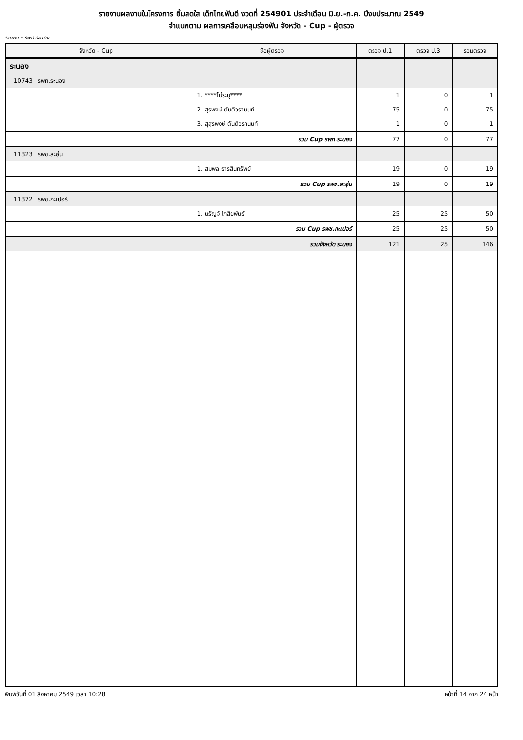รายงานผลงานในโครงการ ยิ้มสดใส เด็กไทยฟันดี งวดที่ 254901 ประจำเดือน มิ.ย.-ก.ค. ปีงบประมาณ 2549
จำแนกตาม ผลการเคลือบหลุมร่องฟัน จังหวัด - Cup - ผู้ตรวจ
ระนอง - รพท.ระนอง
| จังหวัด - Cup | ชื่อผู้ตรวจ | ตรวจ ป.1 | ตรวจ ป.3 | รวมตรวจ |
| --- | --- | --- | --- | --- |
| ระนอง | | | | |
| 10743 รพท.ระนอง | | | | |
| | 1. ****ไม่ระบุ**** | 1 | 0 | 1 |
| | 2. สุรพงษ์ ตันติวรานนท์ | 75 | 0 | 75 |
| | 3. สุสุรพงษ์ ตันติวรานนท์ | 1 | 0 | 1 |
| | รวม Cup รพท.ระนอง | 77 | 0 | 77 |
| 11323 รพช.ละอุ่น | | | | |
| | 1. สมพล ธารสินทรัพย์ | 19 | 0 | 19 |
| | รวม Cup รพช.ละอุ่น | 19 | 0 | 19 |
| 11372 รพช.กะเปอร์ | | | | |
| | 1. นรัญจ์ โกสิยพันธ์ | 25 | 25 | 50 |
| | รวม Cup รพช.กะเปอร์ | 25 | 25 | 50 |
| | รวมจังหวัด ระนอง | 121 | 25 | 146 |
พิมพ์วันที่ 01 สิงหาคม 2549 เวลา 10:28 หน้าที่ 14 จาก 24 หน้า